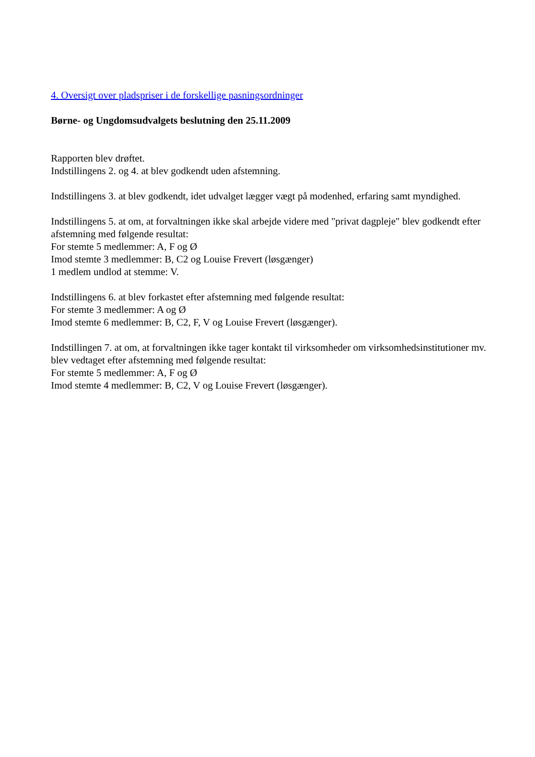4. Oversigt over pladspriser i de forskellige pasningsordninger
Børne- og Ungdomsudvalgets beslutning den 25.11.2009
Rapporten blev drøftet.
Indstillingens 2. og 4. at blev godkendt uden afstemning.
Indstillingens 3. at blev godkendt, idet udvalget lægger vægt på modenhed, erfaring samt myndighed.
Indstillingens 5. at om, at forvaltningen ikke skal arbejde videre med "privat dagpleje" blev godkendt efter afstemning med følgende resultat:
For stemte 5 medlemmer: A, F og Ø
Imod stemte 3 medlemmer: B, C2 og Louise Frevert (løsgænger)
1 medlem undlod at stemme: V.
Indstillingens 6. at blev forkastet efter afstemning med følgende resultat:
For stemte 3 medlemmer: A og Ø
Imod stemte 6 medlemmer: B, C2, F, V og Louise Frevert (løsgænger).
Indstillingen 7. at om, at forvaltningen ikke tager kontakt til virksomheder om virksomhedsinstitutioner mv. blev vedtaget efter afstemning med følgende resultat:
For stemte 5 medlemmer: A, F og Ø
Imod stemte 4 medlemmer: B, C2, V og Louise Frevert (løsgænger).